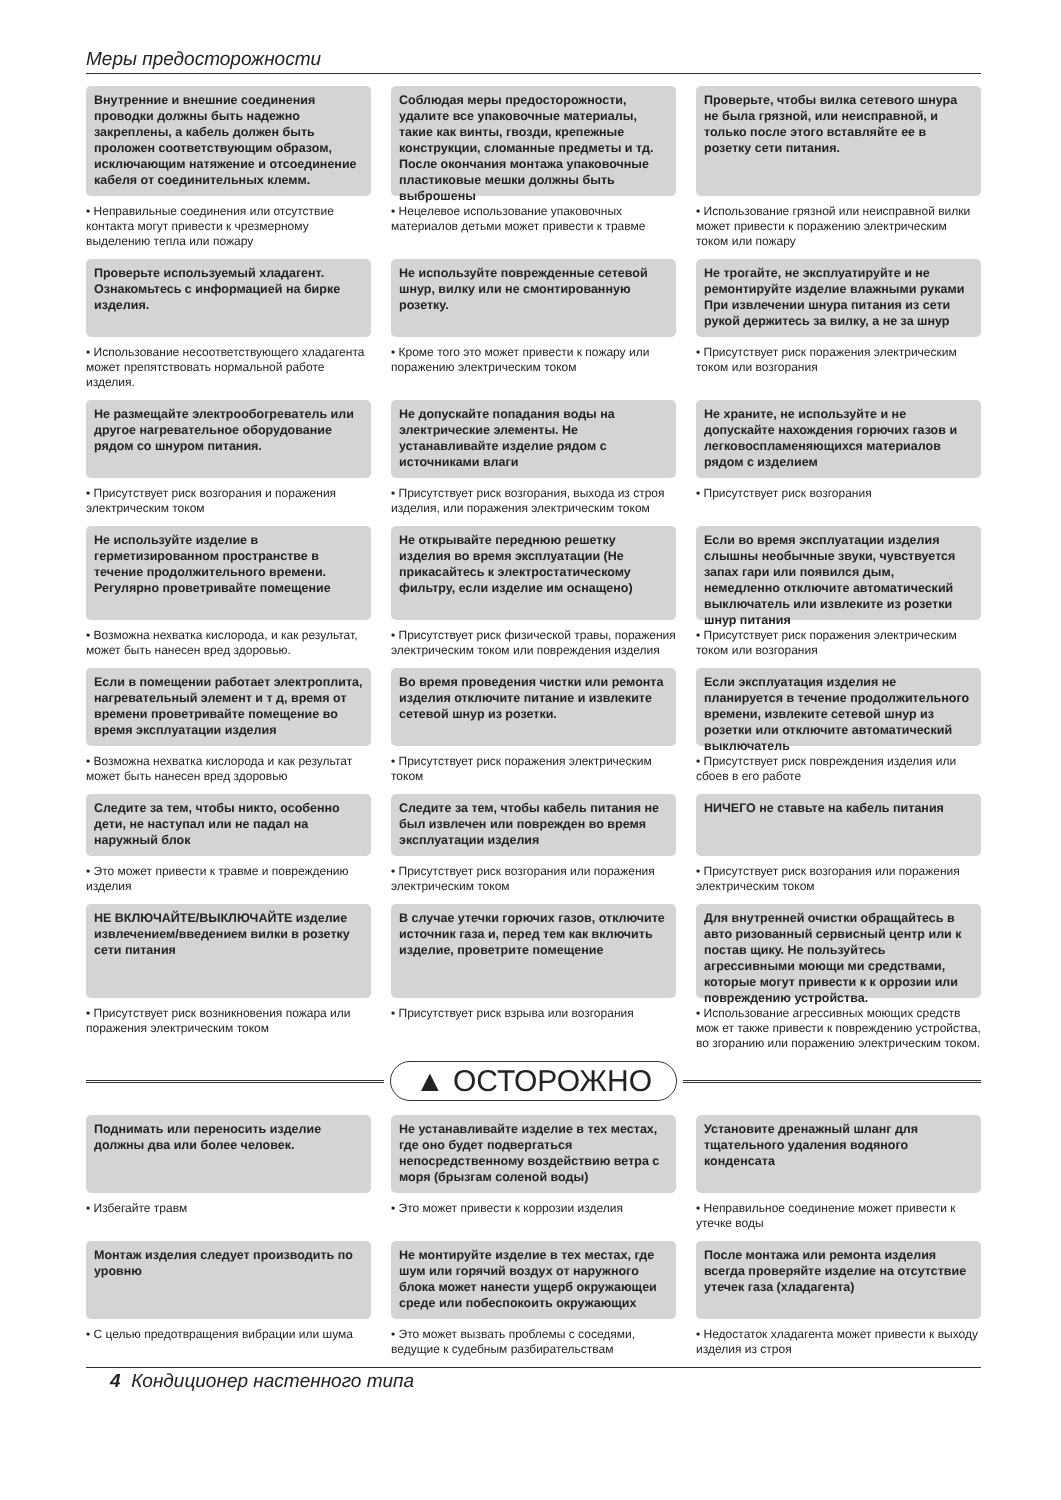Меры предосторожности
Внутренние и внешние соединения проводки должны быть надежно закреплены, а кабель должен быть проложен соответствующим образом, исключающим натяжение и отсоединение кабеля от соединительных клемм.
• Неправильные соединения или отсутствие контакта могут привести к чрезмерному выделению тепла или пожару
Соблюдая меры предосторожности, удалите все упаковочные материалы, такие как винты, гвозди, крепежные конструкции, сломанные предметы и тд. После окончания монтажа упаковочные пластиковые мешки должны быть выброшены
• Нецелевое использование упаковочных материалов детьми может привести к травме
Проверьте, чтобы вилка сетевого шнура не была грязной, или неисправной, и только после этого вставляйте ее в розетку сети питания.
• Использование грязной или неисправной вилки может привести к поражению электрическим током или пожару
Проверьте используемый хладагент. Ознакомьтесь с информацией на бирке изделия.
• Использование несоответствующего хладагента может препятствовать нормальной работе изделия.
Не используйте поврежденные сетевой шнур, вилку или не смонтированную розетку.
• Кроме того это может привести к пожару или поражению электрическим током
Не трогайте, не эксплуатируйте и не ремонтируйте изделие влажными руками При извлечении шнура питания из сети рукой держитесь за вилку, а не за шнур
• Присутствует риск поражения электрическим током или возгорания
Не размещайте электрообогреватель или другое нагревательное оборудование рядом со шнуром питания.
• Присутствует риск возгорания и поражения электрическим током
Не допускайте попадания воды на электрические элементы. Не устанавливайте изделие рядом с источниками влаги
• Присутствует риск возгорания, выхода из строя изделия, или поражения электрическим током
Не храните, не используйте и не допускайте нахождения горючих газов и легковоспламеняющихся материалов рядом с изделием
• Присутствует риск возгорания
Не используйте изделие в герметизированном пространстве в течение продолжительного времени. Регулярно проветривайте помещение
• Возможна нехватка кислорода, и как результат, может быть нанесен вред здоровью.
Не открывайте переднюю решетку изделия во время эксплуатации (Не прикасайтесь к электростатическому фильтру, если изделие им оснащено)
• Присутствует риск физической травы, поражения электрическим током или повреждения изделия
Если во время эксплуатации изделия слышны необычные звуки, чувствуется запах гари или появился дым, немедленно отключите автоматический выключатель или извлеките из розетки шнур питания
• Присутствует риск поражения электрическим током или возгорания
Если в помещении работает электроплита, нагревательный элемент и т д, время от времени проветривайте помещение во время эксплуатации изделия
• Возможна нехватка кислорода и как результат может быть нанесен вред здоровью
Во время проведения чистки или ремонта изделия отключите питание и извлеките сетевой шнур из розетки.
• Присутствует риск поражения электрическим током
Если эксплуатация изделия не планируется в течение продолжительного времени, извлеките сетевой шнур из розетки или отключите автоматический выключатель
• Присутствует риск повреждения изделия или сбоев в его работе
Следите за тем, чтобы никто, особенно дети, не наступал или не падал на наружный блок
• Это может привести к травме и повреждению изделия
Следите за тем, чтобы кабель питания не был извлечен или поврежден во время эксплуатации изделия
• Присутствует риск возгорания или поражения электрическим током
НИЧЕГО не ставьте на кабель питания
• Присутствует риск возгорания или поражения электрическим током
НЕ ВКЛЮЧАЙТЕ/ВЫКЛЮЧАЙТЕ изделие извлечением/введением вилки в розетку сети питания
• Присутствует риск возникновения пожара или поражения электрическим током
В случае утечки горючих газов, отключите источник газа и, перед тем как включить изделие, проветрите помещение
• Присутствует риск взрыва или возгорания
Для внутренней очистки обращайтесь в авто ризованный сервисный центр или к постав щику. Не пользуйтесь агрессивными моющи ми средствами, которые могут привести к к оррозии или повреждению устройства.
• Использование агрессивных моющих средств мож ет также привести к повреждению устройства, во згоранию или поражению электрическим током.
▲ ОСТОРОЖНО
Поднимать или переносить изделие должны два или более человек.
• Избегайте травм
Не устанавливайте изделие в тех местах, где оно будет подвергаться непосредственному воздействию ветра с моря (брызгам соленой воды)
• Это может привести к коррозии изделия
Установите дренажный шланг для тщательного удаления водяного конденсата
• Неправильное соединение может привести к утечке воды
Монтаж изделия следует производить по уровню
• С целью предотвращения вибрации или шума
Не монтируйте изделие в тех местах, где шум или горячий воздух от наружного блока может нанести ущерб окружающеи среде или побеспокоить окружающих
• Это может вызвать проблемы с соседями, ведущие к судебным разбирательствам
После монтажа или ремонта изделия всегда проверяйте изделие на отсутствие утечек газа (хладагента)
• Недостаток хладагента может привести к выходу изделия из строя
4 Кондиционер настенного типа